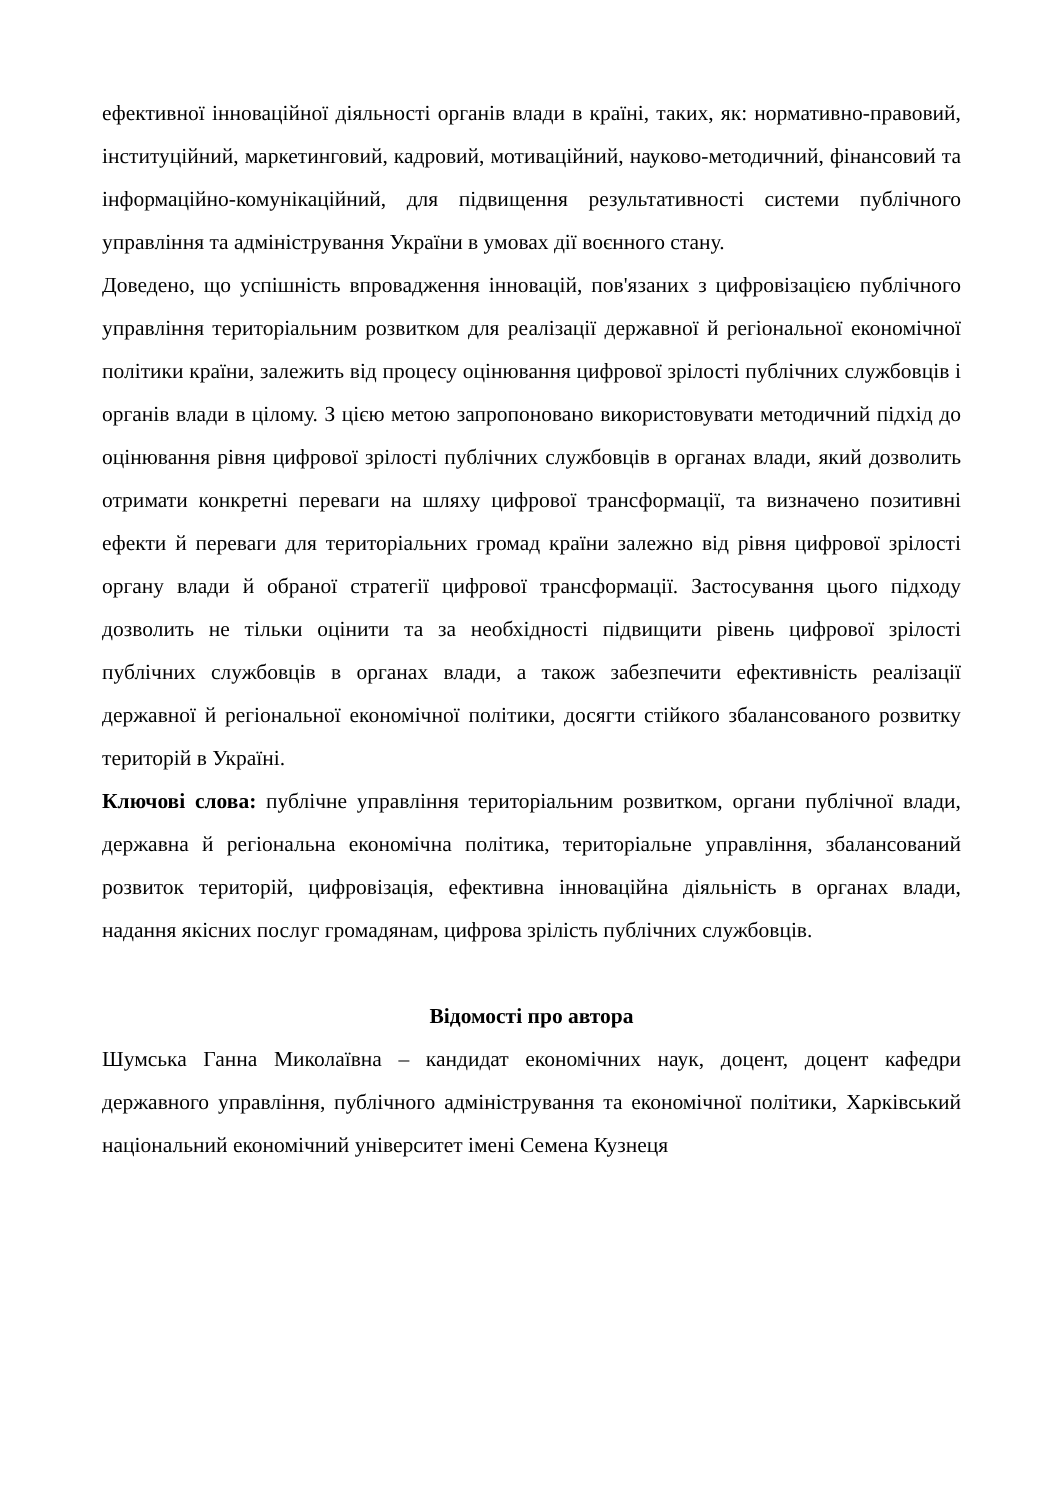ефективної інноваційної діяльності органів влади в країні, таких, як: нормативно-правовий, інституційний, маркетинговий, кадровий, мотиваційний, науково-методичний, фінансовий та інформаційно-комунікаційний, для підвищення результативності системи публічного управління та адміністрування України в умовах дії воєнного стану.
Доведено, що успішність впровадження інновацій, пов'язаних з цифровізацією публічного управління територіальним розвитком для реалізації державної й регіональної економічної політики країни, залежить від процесу оцінювання цифрової зрілості публічних службовців і органів влади в цілому. З цією метою запропоновано використовувати методичний підхід до оцінювання рівня цифрової зрілості публічних службовців в органах влади, який дозволить отримати конкретні переваги на шляху цифрової трансформації, та визначено позитивні ефекти й переваги для територіальних громад країни залежно від рівня цифрової зрілості органу влади й обраної стратегії цифрової трансформації. Застосування цього підходу дозволить не тільки оцінити та за необхідності підвищити рівень цифрової зрілості публічних службовців в органах влади, а також забезпечити ефективність реалізації державної й регіональної економічної політики, досягти стійкого збалансованого розвитку територій в Україні.
Ключові слова: публічне управління територіальним розвитком, органи публічної влади, державна й регіональна економічна політика, територіальне управління, збалансований розвиток територій, цифровізація, ефективна інноваційна діяльність в органах влади, надання якісних послуг громадянам, цифрова зрілість публічних службовців.
Відомості про автора
Шумська Ганна Миколаївна – кандидат економічних наук, доцент, доцент кафедри державного управління, публічного адміністрування та економічної політики, Харківський національний економічний університет імені Семена Кузнеця